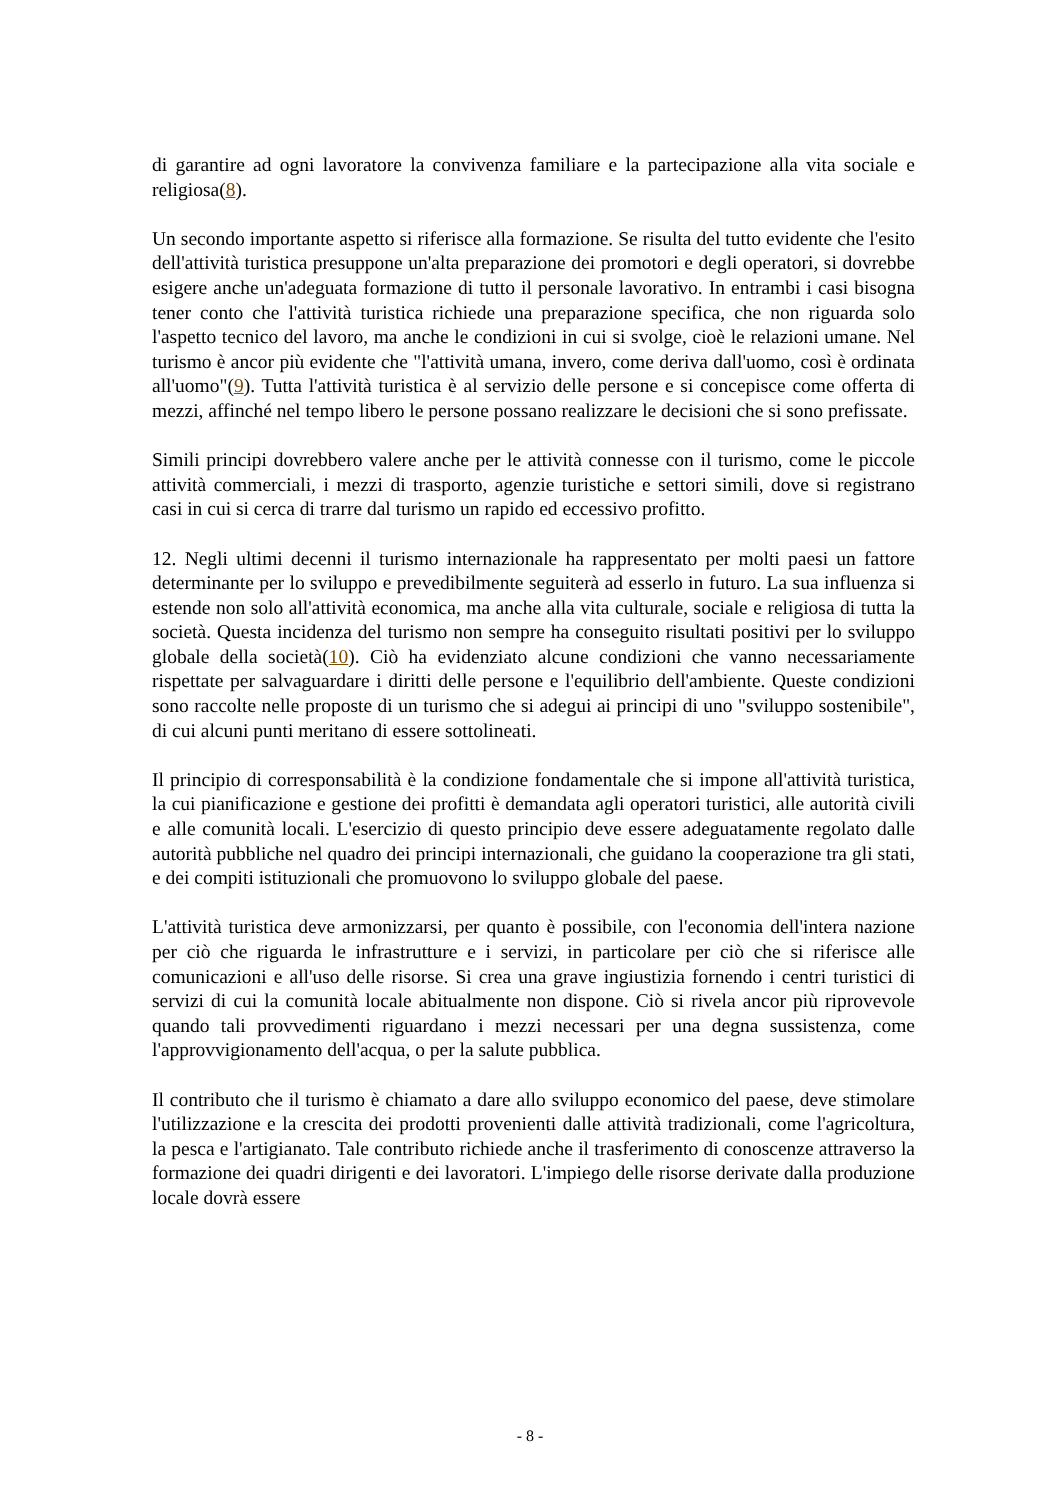di garantire ad ogni lavoratore la convivenza familiare e la partecipazione alla vita sociale e religiosa(8).
Un secondo importante aspetto si riferisce alla formazione. Se risulta del tutto evidente che l'esito dell'attività turistica presuppone un'alta preparazione dei promotori e degli operatori, si dovrebbe esigere anche un'adeguata formazione di tutto il personale lavorativo. In entrambi i casi bisogna tener conto che l'attività turistica richiede una preparazione specifica, che non riguarda solo l'aspetto tecnico del lavoro, ma anche le condizioni in cui si svolge, cioè le relazioni umane. Nel turismo è ancor più evidente che "l'attività umana, invero, come deriva dall'uomo, così è ordinata all'uomo"(9). Tutta l'attività turistica è al servizio delle persone e si concepisce come offerta di mezzi, affinché nel tempo libero le persone possano realizzare le decisioni che si sono prefissate.
Simili principi dovrebbero valere anche per le attività connesse con il turismo, come le piccole attività commerciali, i mezzi di trasporto, agenzie turistiche e settori simili, dove si registrano casi in cui si cerca di trarre dal turismo un rapido ed eccessivo profitto.
12. Negli ultimi decenni il turismo internazionale ha rappresentato per molti paesi un fattore determinante per lo sviluppo e prevedibilmente seguiterà ad esserlo in futuro. La sua influenza si estende non solo all'attività economica, ma anche alla vita culturale, sociale e religiosa di tutta la società. Questa incidenza del turismo non sempre ha conseguito risultati positivi per lo sviluppo globale della società(10). Ciò ha evidenziato alcune condizioni che vanno necessariamente rispettate per salvaguardare i diritti delle persone e l'equilibrio dell'ambiente. Queste condizioni sono raccolte nelle proposte di un turismo che si adegui ai principi di uno "sviluppo sostenibile", di cui alcuni punti meritano di essere sottolineati.
Il principio di corresponsabilità è la condizione fondamentale che si impone all'attività turistica, la cui pianificazione e gestione dei profitti è demandata agli operatori turistici, alle autorità civili e alle comunità locali. L'esercizio di questo principio deve essere adeguatamente regolato dalle autorità pubbliche nel quadro dei principi internazionali, che guidano la cooperazione tra gli stati, e dei compiti istituzionali che promuovono lo sviluppo globale del paese.
L'attività turistica deve armonizzarsi, per quanto è possibile, con l'economia dell'intera nazione per ciò che riguarda le infrastrutture e i servizi, in particolare per ciò che si riferisce alle comunicazioni e all'uso delle risorse. Si crea una grave ingiustizia fornendo i centri turistici di servizi di cui la comunità locale abitualmente non dispone. Ciò si rivela ancor più riprovevole quando tali provvedimenti riguardano i mezzi necessari per una degna sussistenza, come l'approvvigionamento dell'acqua, o per la salute pubblica.
Il contributo che il turismo è chiamato a dare allo sviluppo economico del paese, deve stimolare l'utilizzazione e la crescita dei prodotti provenienti dalle attività tradizionali, come l'agricoltura, la pesca e l'artigianato. Tale contributo richiede anche il trasferimento di conoscenze attraverso la formazione dei quadri dirigenti e dei lavoratori. L'impiego delle risorse derivate dalla produzione locale dovrà essere
- 8 -